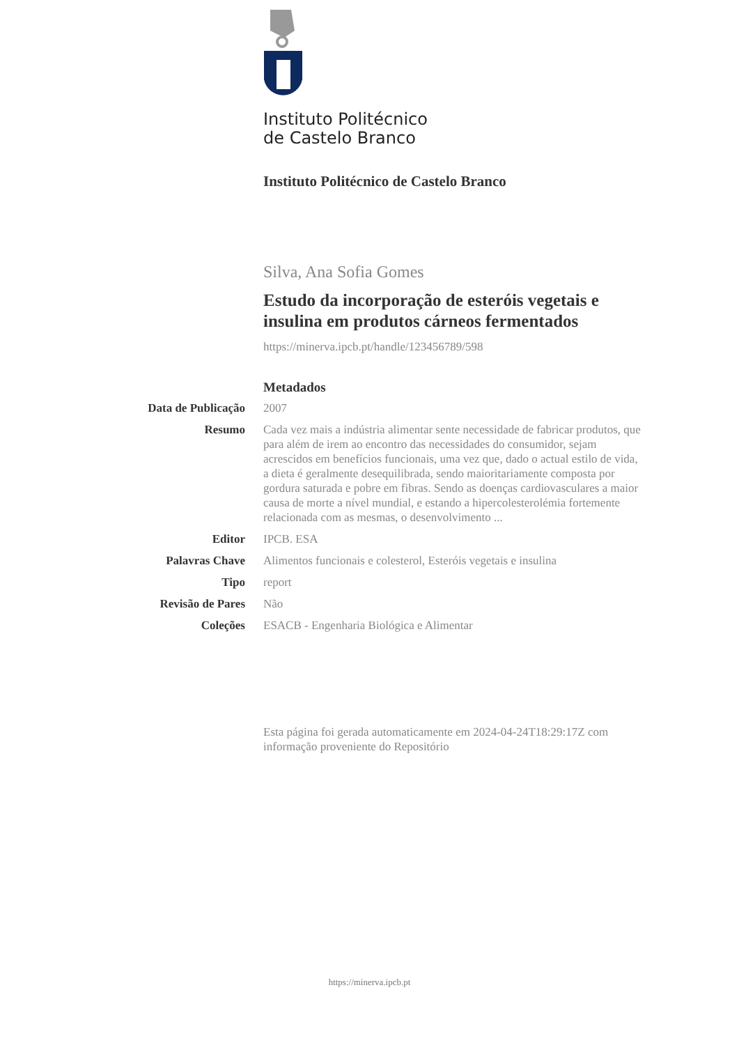Instituto Politécnico
de Castelo Branco
Instituto Politécnico de Castelo Branco
Silva, Ana Sofia Gomes
Estudo da incorporação de esteróis vegetais e insulina em produtos cárneos fermentados
https://minerva.ipcb.pt/handle/123456789/598
Metadados
Data de Publicação
2007
Resumo Cada vez mais a indústria alimentar sente necessidade de fabricar produtos, que para além de irem ao encontro das necessidades do consumidor, sejam acrescidos em benefícios funcionais, uma vez que, dado o actual estilo de vida, a dieta é geralmente desequilibrada, sendo maioritariamente composta por gordura saturada e pobre em fibras. Sendo as doenças cardiovasculares a maior causa de morte a nível mundial, e estando a hipercolesterolémia fortemente relacionada com as mesmas, o desenvolvimento ...
Editor IPCB. ESA
Palavras Chave Alimentos funcionais e colesterol, Esteróis vegetais e insulina
Tipo report
Revisão de Pares Não
Coleções ESACB - Engenharia Biológica e Alimentar
Esta página foi gerada automaticamente em 2024-04-24T18:29:17Z com informação proveniente do Repositório
https://minerva.ipcb.pt